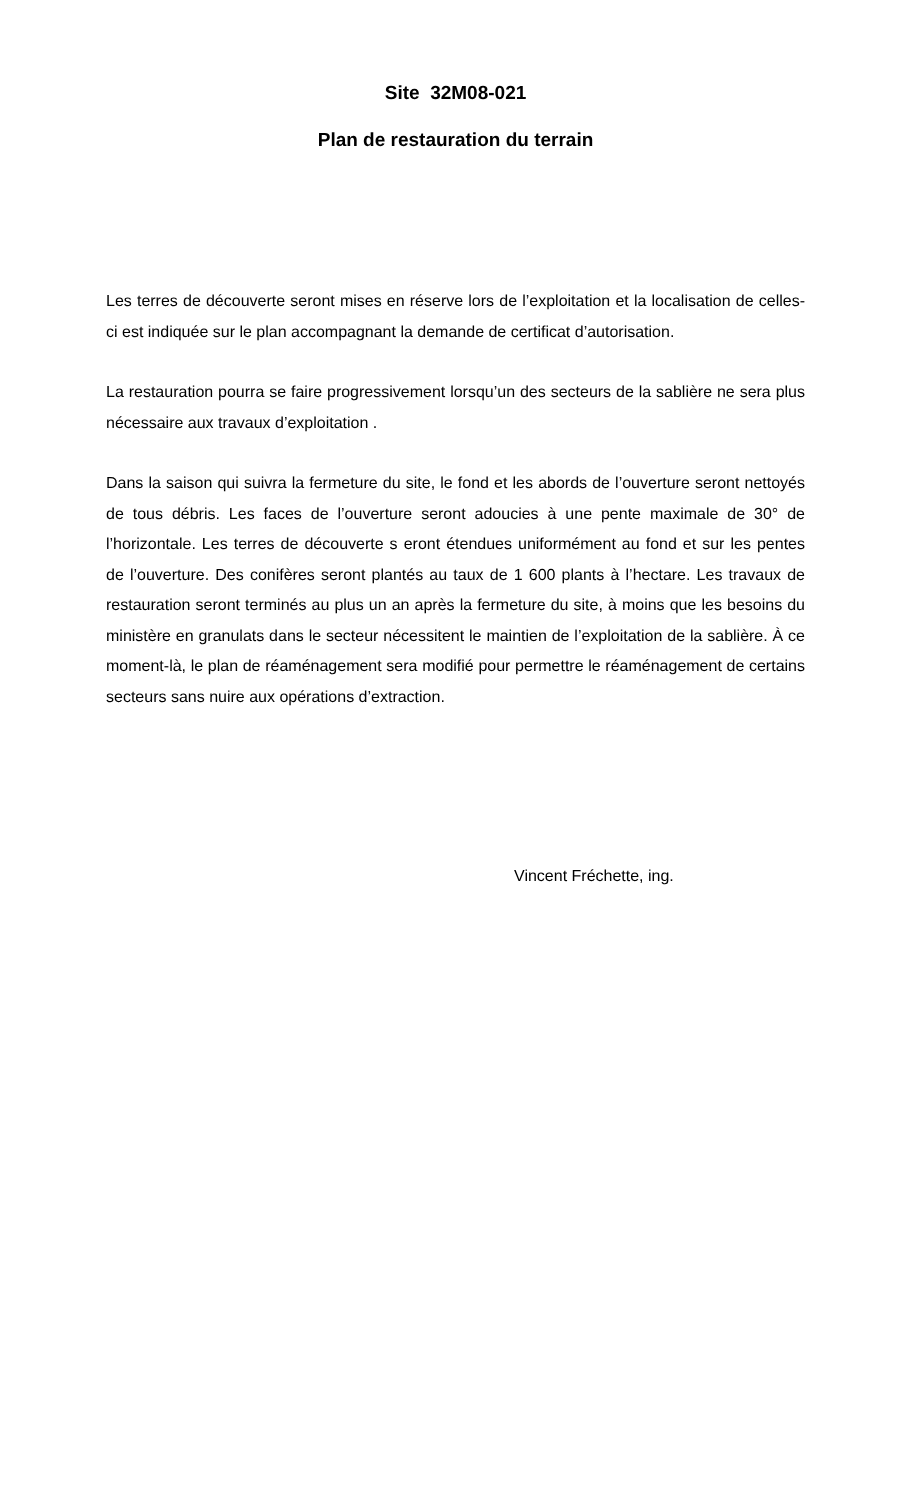Site 32M08-021
Plan de restauration du terrain
Les terres de découverte seront mises en réserve lors de l’exploitation et la localisation de celles-ci est indiquée sur le plan accompagnant la demande de certificat d’autorisation.
La restauration pourra se faire progressivement lorsqu’un des secteurs de la sablière ne sera plus nécessaire aux travaux d’exploitation .
Dans la saison qui suivra la fermeture du site, le fond et les abords de l’ouverture seront nettoyés de tous débris. Les faces de l’ouverture seront adoucies à une pente maximale de 30° de l’horizontale. Les terres de découverte s eront étendues uniformément au fond et sur les pentes de l’ouverture. Des conifères seront plantés au taux de 1 600 plants à l’hectare. Les travaux de restauration seront terminés au plus un an après la fermeture du site, à moins que les besoins du ministère en granulats dans le secteur nécessitent le maintien de l’exploitation de la sablière. À ce moment-là, le plan de réaménagement sera modifié pour permettre le réaménagement de certains secteurs sans nuire aux opérations d’extraction.
Vincent Fréchette, ing.